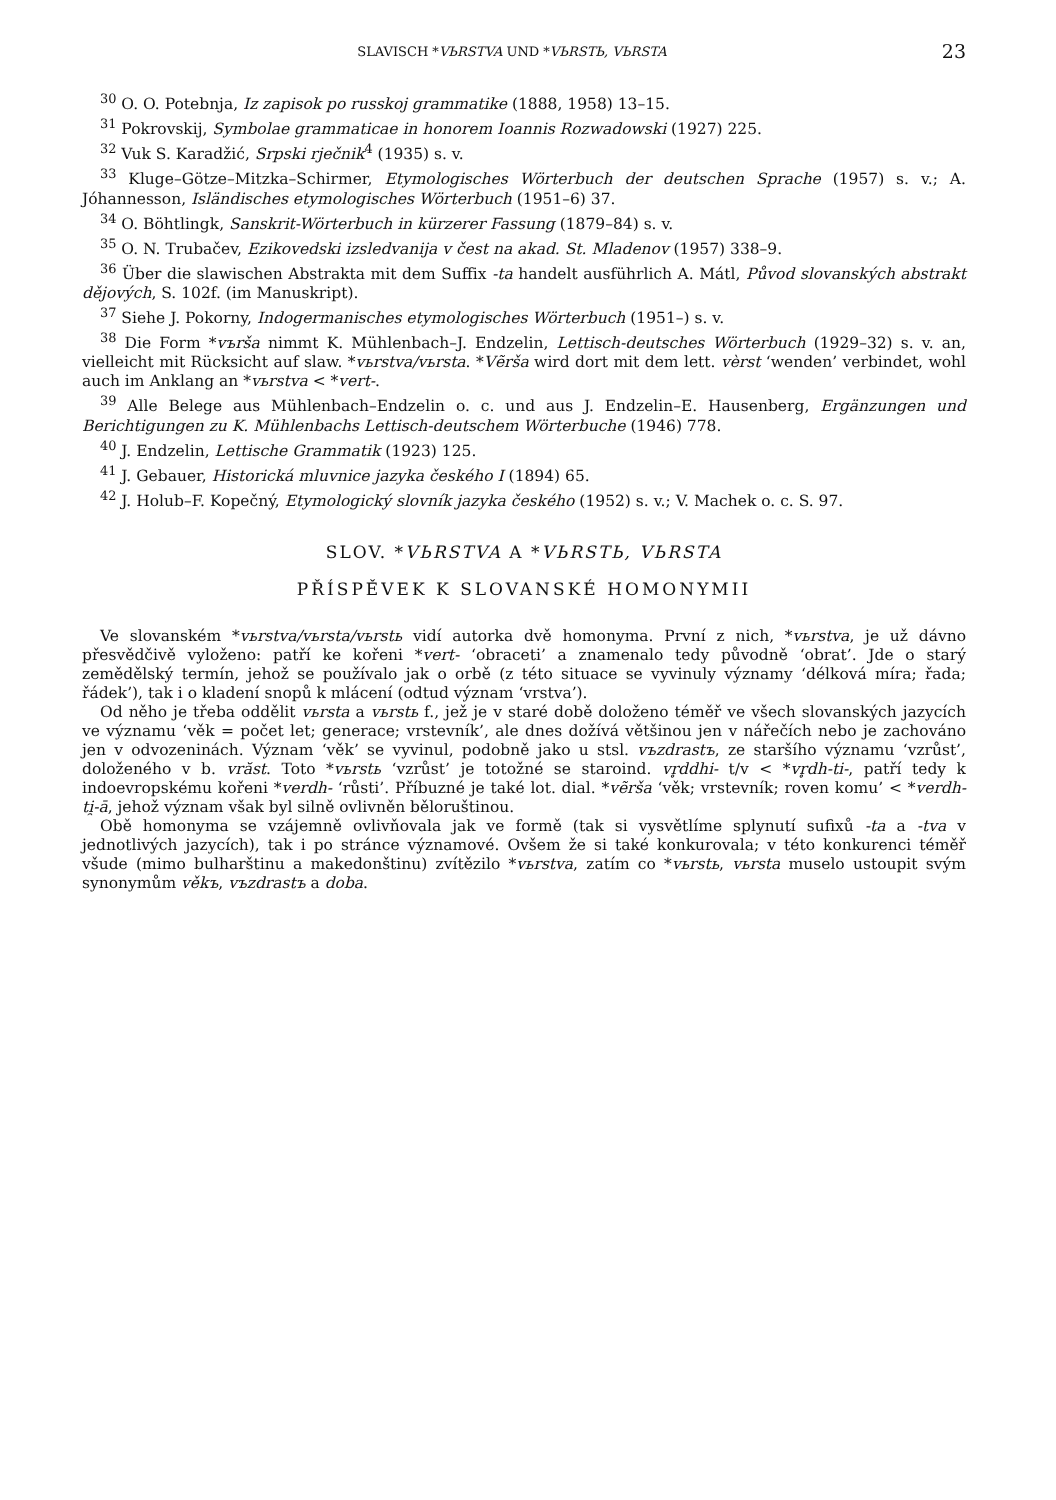SLAVISCH *VЬRSTVA UND *VЬRSTЬ, VЬRSTA 23
<sup>30</sup> O. O. Potebnja, Iz zapisok po russkoj grammatike (1888, 1958) 13–15.
<sup>31</sup> Pokrovskij, Symbolae grammaticae in honorem Ioannis Rozwadowski (1927) 225.
<sup>32</sup> Vuk S. Karadžić, Srpski rječnik<sup>4</sup> (1935) s. v.
<sup>33</sup> Kluge–Götze–Mitzka–Schirmer, Etymologisches Wörterbuch der deutschen Sprache (1957) s. v.; A. Jóhannesson, Isländisches etymologisches Wörterbuch (1951–6) 37.
<sup>34</sup> O. Böhtlingk, Sanskrit-Wörterbuch in kürzerer Fassung (1879–84) s. v.
<sup>35</sup> O. N. Trubačev, Ezikovedski izsledvanija v čest na akad. St. Mladenov (1957) 338–9.
<sup>36</sup> Über die slawischen Abstrakta mit dem Suffix -ta handelt ausführlich A. Mátl, Původ slovanských abstrakt dějových, S. 102f. (im Manuskript).
<sup>37</sup> Siehe J. Pokorny, Indogermanisches etymologisches Wörterbuch (1951–) s. v.
<sup>38</sup> Die Form *vъrša nimmt K. Mühlenbach–J. Endzelin, Lettisch-deutsches Wörterbuch (1929–32) s. v. an, vielleicht mit Rücksicht auf slaw. *vьrstva/vьrsta. *Vẽrša wird dort mit dem lett. vèrst ‘wenden’ verbindet, wohl auch im Anklang an *vьrstva < *vert-.
<sup>39</sup> Alle Belege aus Mühlenbach–Endzelin o. c. und aus J. Endzelin–E. Hausenberg, Ergänzungen und Berichtigungen zu K. Mühlenbachs Lettisch-deutschem Wörterbuche (1946) 778.
<sup>40</sup> J. Endzelin, Lettische Grammatik (1923) 125.
<sup>41</sup> J. Gebauer, Historická mluvnice jazyka českého I (1894) 65.
<sup>42</sup> J. Holub–F. Kopečný, Etymologický slovník jazyka českého (1952) s. v.; V. Machek o. c. S. 97.
SLOV. *VЬRSTVA A *VЬRSTЬ, VЬRSTA
PŘÍSPĚVEK K SLOVANSKÉ HOMONYMII
Ve slovanském *vьrstva/vьrsta/vьrstь vidí autorka dvě homonyma. První z nich, *vьrstva, je už dávno přesvědčivě vyloženo: patří ke kořeni *vert- ‘obraceti’ a znamenalo tedy původně ‘obrat’. Jde o starý zemědělský termín, jehož se používalo jak o orbě (z této situace se vyvinuly významy ‘délková míra; řada; řádek’), tak i o kladení snopů k mlácení (odtud význam ‘vrstva’).
Od něho je třeba oddělit vьrsta a vьrstь f., jež je v staré době doloženo téměř ve všech slovanských jazycích ve významu ‘věk = počet let; generace; vrstevník’, ale dnes dožívá většinou jen v nářečích nebo je zachováno jen v odvozeninách. Význam ‘věk’ se vyvinul, podobně jako u stsl. vъzdrastъ, ze staršího významu ‘vzrůst’, doloženého v b. vrăst. Toto *vьrstь ‘vzrůst’ je totožné se staroind. vr̥ddhi- t/v < *vr̥dh-ti-, patří tedy k indoevropskému kořeni *verdh- ‘růsti’. Příbuzné je také lot. dial. *vẽrša ‘věk; vrstevník; roven komu’ < *verdh-ti̯-ā, jehož význam však byl silně ovlivněn běloruštinou.
Obě homonyma se vzájemně ovlivňovala jak ve formě (tak si vysvětlíme splynutí sufixů -ta a -tva v jednotlivých jazycích), tak i po stránce významové. Ovšem že si také konkurovala; v této konkurenci téměř všude (mimo bulharštinu a makedonštinu) zvítězilo *vьrstva, zatím co *vьrstь, vьrsta muselo ustoupit svým synonymům věkъ, vъzdrastъ a doba.